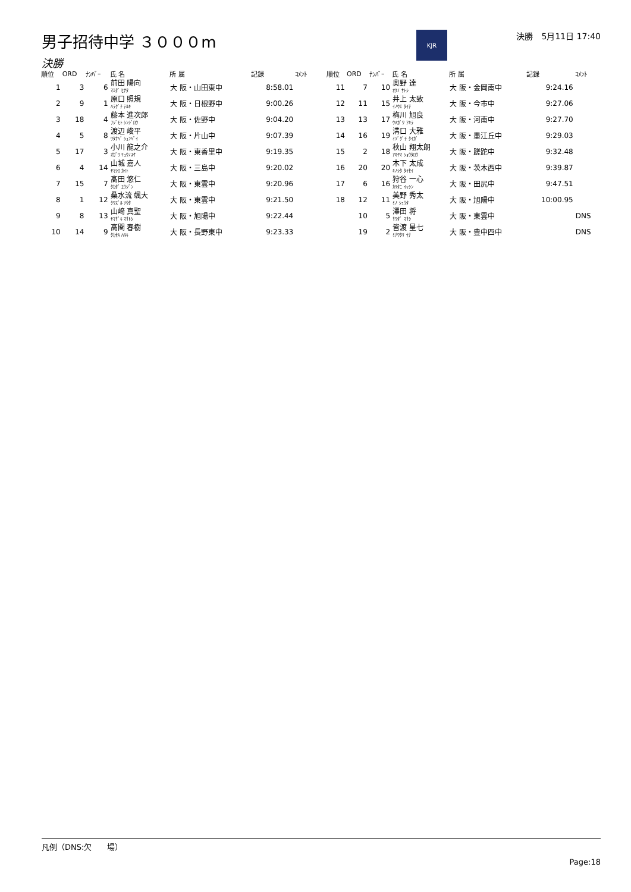男子招待中学 ３０００m
KJR
決勝　5月11日 17:40
決勝
| 順位 | ORD | ﾅﾝﾊﾞｰ | 氏 名 | 所 属 | 記録 | ｺﾒﾝﾄ |
| --- | --- | --- | --- | --- | --- | --- |
| 1 | 3 | 6 | 前田 陽向 ﾏｴﾀﾞ ﾋﾅﾀ | 大 阪・山田東中 | 8:58.01 | |
| 2 | 9 | 1 | 原口 照規 ﾊﾗｸﾞﾁ ﾃﾙｷ | 大 阪・日根野中 | 9:00.26 | |
| 3 | 18 | 4 | 藤本 進次郎 ﾌｼﾞﾓﾄ ｼﾝｼﾞﾛｳ | 大 阪・佐野中 | 9:04.20 | |
| 4 | 5 | 8 | 渡辺 峻平 ﾜﾀﾅﾍﾞ ｼｭﾝﾍﾟｲ | 大 阪・片山中 | 9:07.39 | |
| 5 | 17 | 3 | 小川 龍之介 ｵｶﾞﾜ ﾘｭｳﾉｽｹ | 大 阪・東香里中 | 9:19.35 | |
| 6 | 4 | 14 | 山城 嘉人 ﾔﾏｼﾛ ｶｲﾄ | 大 阪・三島中 | 9:20.02 | |
| 7 | 15 | 7 | 髙田 悠仁 ﾀｶﾀﾞ ﾕｳｼﾞﾝ | 大 阪・東雲中 | 9:20.96 | |
| 8 | 1 | 12 | 桑水流 颯大 ｸﾜｽﾞﾙ ｿｳﾀ | 大 阪・東雲中 | 9:21.50 | |
| 9 | 8 | 13 | 山﨑 真聖 ﾔﾏｻﾞｷ ﾏｻﾄｼ | 大 阪・旭陽中 | 9:22.44 | |
| 10 | 14 | 9 | 高関 春樹 ﾀｶｾｷ ﾊﾙｷ | 大 阪・長野東中 | 9:23.33 | |
| 順位 | ORD | ﾅﾝﾊﾞｰ | 氏 名 | 所 属 | 記録 | ｺﾒﾝﾄ |
| --- | --- | --- | --- | --- | --- | --- |
| 11 | 7 | 10 | 奥野 達 ｵｸﾉ ｻﾄｼ | 大 阪・金岡南中 | 9:24.16 | |
| 12 | 11 | 15 | 井上 太致 ｲﾉｳｴ ﾀｲﾁ | 大 阪・今市中 | 9:27.06 | |
| 13 | 13 | 17 | 梅川 旭良 ｳﾒｶﾞﾜ ｱｷﾗ | 大 阪・河南中 | 9:27.70 | |
| 14 | 16 | 19 | 溝口 大雅 ﾐｿﾞｸﾞﾁ ﾀｲｶﾞ | 大 阪・墨江丘中 | 9:29.03 | |
| 15 | 2 | 18 | 秋山 翔太朗 ｱｷﾔﾏ ｼｮｳﾀﾛｳ | 大 阪・蹉跎中 | 9:32.48 | |
| 16 | 20 | 20 | 木下 太成 ｷﾉｼﾀ ﾀｲｾｲ | 大 阪・茨木西中 | 9:39.87 | |
| 17 | 6 | 16 | 狩谷 一心 ｶﾘﾀﾆ ｲｯｼﾝ | 大 阪・田尻中 | 9:47.51 | |
| 18 | 12 | 11 | 美野 秀太 ﾐﾉ ｼｭｳﾀ | 大 阪・旭陽中 | 10:00.95 | |
| | 10 | 5 | 澤田 将 ｻﾜﾀﾞ ﾏｻｼ | 大 阪・東雲中 | | DNS |
| | 19 | 2 | 皆渡 星七 ﾐﾅﾜﾀﾘ ｾﾅ | 大 阪・豊中四中 | | DNS |
凡例（DNS:欠　　場）
Page:18